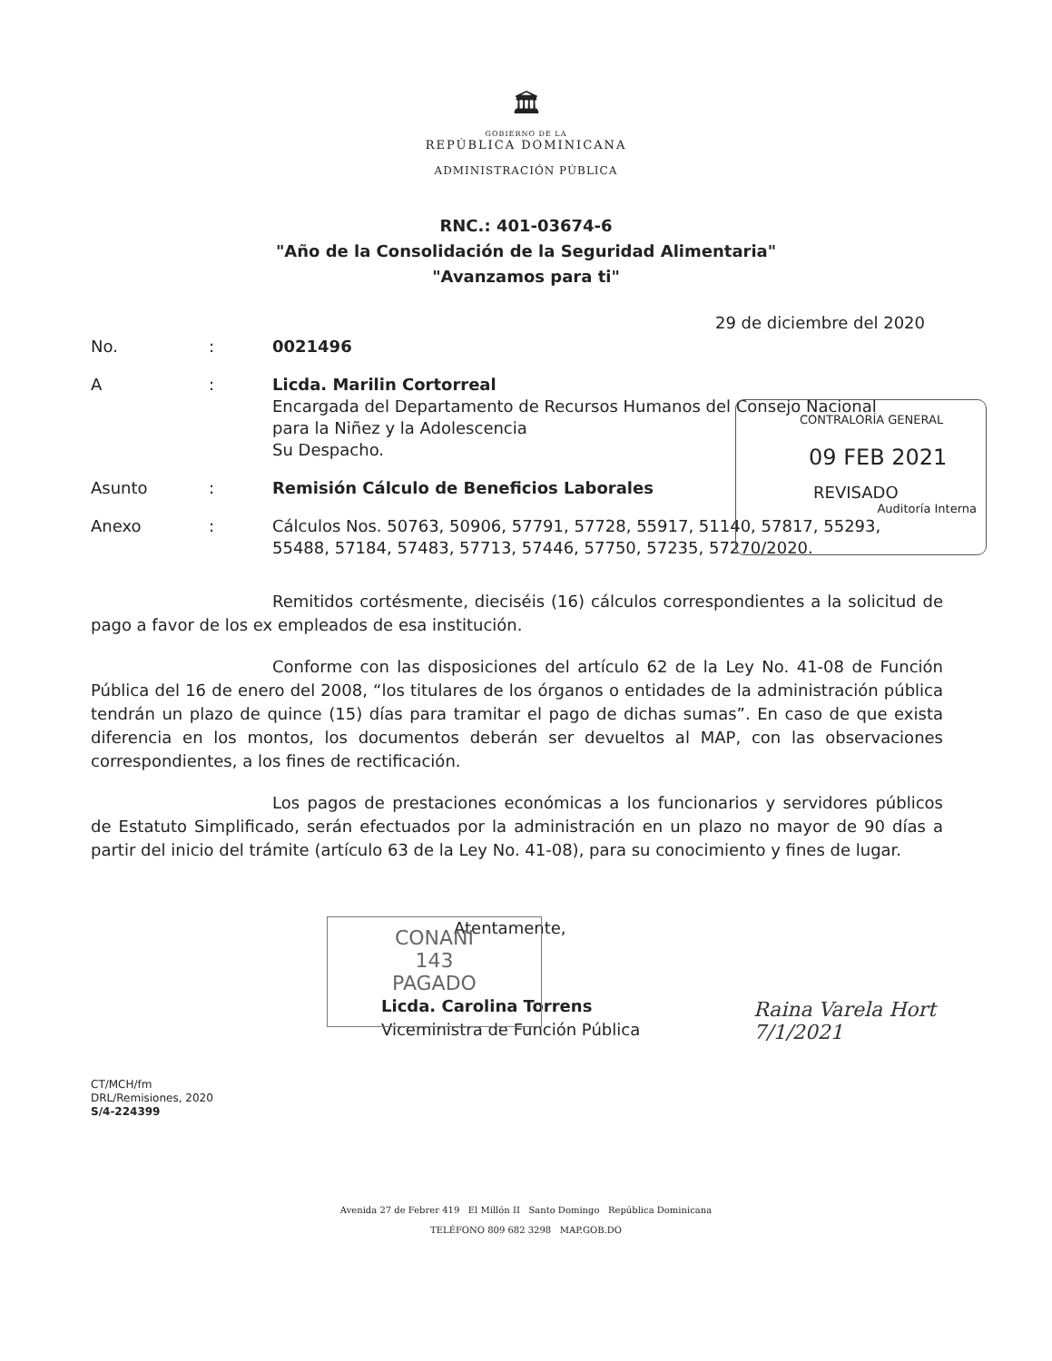🏛
GOBIERNO DE LA
REPÚBLICA DOMINICANA
ADMINISTRACIÓN PÚBLICA
RNC.: 401-03674-6
"Año de la Consolidación de la Seguridad Alimentaria"
"Avanzamos para ti"
29 de diciembre del 2020
| No. | : | 0021496 |
| A | : | Licda. Marilin Cortorreal Encargada del Departamento de Recursos Humanos del Consejo Nacional para la Niñez y la Adolescencia Su Despacho. |
| Asunto | : | Remisión Cálculo de Beneficios Laborales |
| Anexo | : | Cálculos Nos. 50763, 50906, 57791, 57728, 55917, 51140, 57817, 55293, 55488, 57184, 57483, 57713, 57446, 57750, 57235, 57270/2020. |
Remitidos cortésmente, dieciséis (16) cálculos correspondientes a la solicitud de pago a favor de los ex empleados de esa institución.
Conforme con las disposiciones del artículo 62 de la Ley No. 41-08 de Función Pública del 16 de enero del 2008, “los titulares de los órganos o entidades de la administración pública tendrán un plazo de quince (15) días para tramitar el pago de dichas sumas”. En caso de que exista diferencia en los montos, los documentos deberán ser devueltos al MAP, con las observaciones correspondientes, a los fines de rectificación.
Los pagos de prestaciones económicas a los funcionarios y servidores públicos de Estatuto Simplificado, serán efectuados por la administración en un plazo no mayor de 90 días a partir del inicio del trámite (artículo 63 de la Ley No. 41-08), para su conocimiento y fines de lugar.
Atentamente,
Licda. Carolina Torrens
Viceministra de Función Pública
CT/MCH/fm
DRL/Remisiones, 2020
S/4-224399
Avenida 27 de Febrer 419 El Millón II Santo Domingo República Dominicana
TELÉFONO 809 682 3298 MAP.GOB.DO
CONTRALORÍA GENERAL
09 FEB 2021
REVISADO
Auditoría Interna
CONANI
143
PAGADO
Raina Varela Hort
7/1/2021